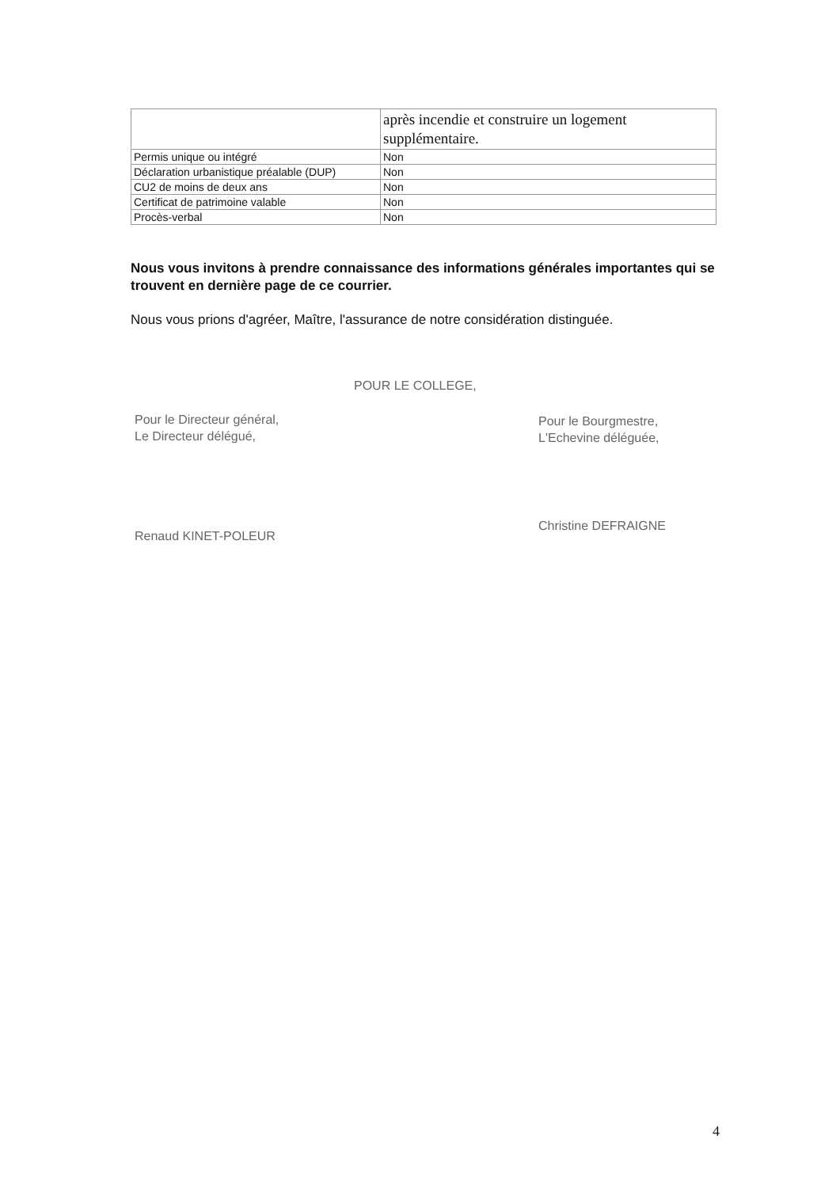| | après incendie et construire un logement supplémentaire. |
| Permis unique ou intégré | Non |
| Déclaration urbanistique préalable (DUP) | Non |
| CU2 de moins de deux ans | Non |
| Certificat de patrimoine valable | Non |
| Procès-verbal | Non |
Nous vous invitons à prendre connaissance des informations générales importantes qui se trouvent en dernière page de ce courrier.
Nous vous prions d'agréer, Maître, l'assurance de notre considération distinguée.
POUR LE COLLEGE,
Pour le Directeur général,
Le Directeur délégué,
Renaud KINET-POLEUR
Pour le Bourgmestre,
L'Echevine déléguée,
Christine DEFRAIGNE
4